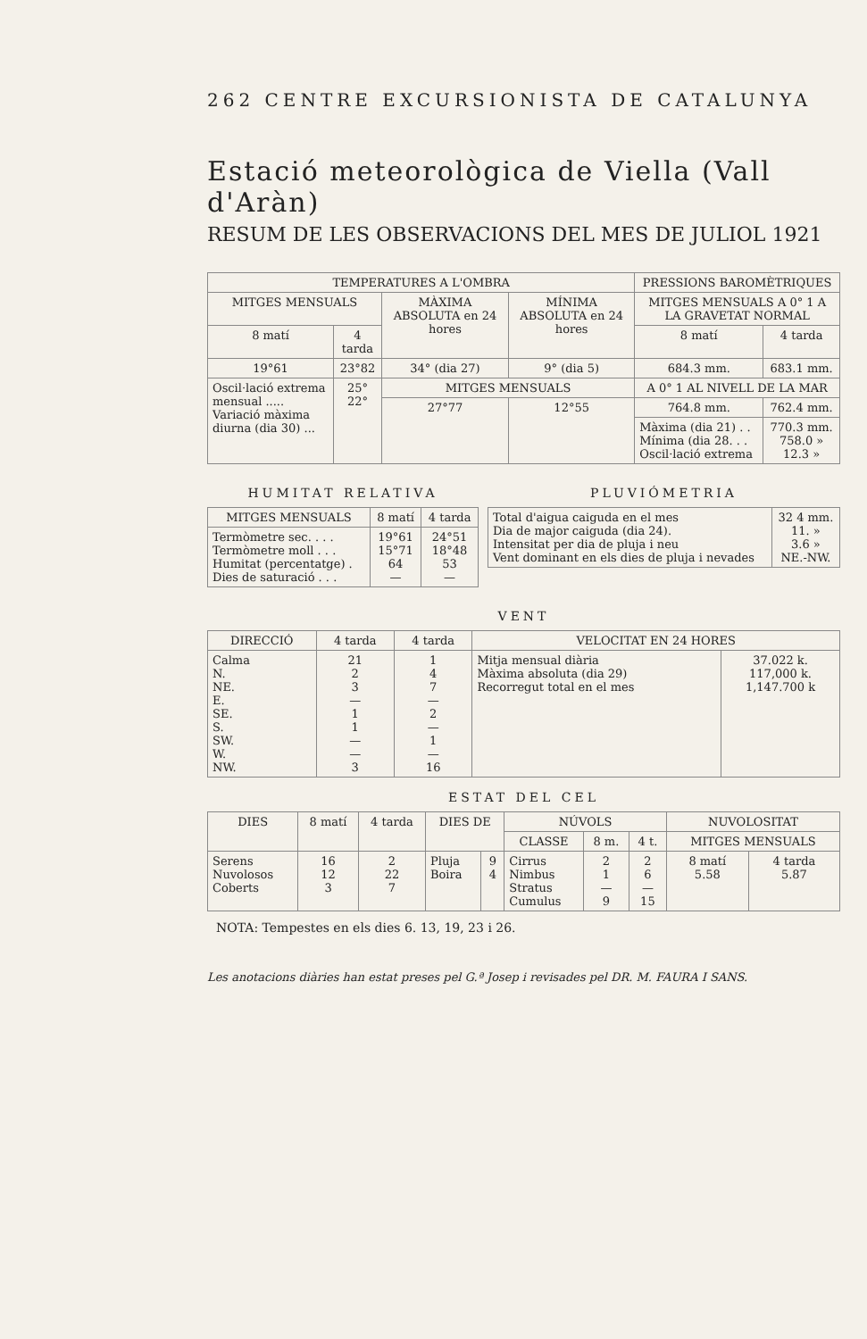262 CENTRE EXCURSIONISTA DE CATALUNYA
Estació meteorològica de Viella (Vall d'Aràn)
RESUM DE LES OBSERVACIONS DEL MES DE JULIOL 1921
| TEMPERATURES A L'OMBRA | | | | PRESSIONS BAROMÈTRIQUES | |
| --- | --- | --- | --- | --- | --- |
| MITGES MENSUALS | | MÀXIMA ABSOLUTA en 24 hores | MÍNIMA ABSOLUTA en 24 hores | MITGES MENSUALS A 0° 1 A LA GRAVETAT NORMAL | |
| 8 matí | 4 tarda | | | 8 matí | 4 tarda |
| 19°61 | 23°82 | 34° (dia 27) | 9° (dia 5) | 684.3 mm. | 683.1 mm. |
| Oscil·lació extrema mensual ..... Variació màxima diurna (dia 30) ... | 25° 22° | MITGES MENSUALS | | A 0° 1 AL NIVELL DE LA MAR | |
| | | 27°77 | 12°55 | 764.8 mm. | 762.4 mm. |
| | | | | Màxima (dia 21) . . Mínima (dia 28. . . Oscil·lació extrema | 770.3 mm. 758.0 » 12.3 » |
HUMITAT RELATIVA
| MITGES MENSUALS | 8 matí | 4 tarda |
| --- | --- | --- |
| Termòmetre sec. . . . Termòmetre moll . . . Humitat (percentatge) . Dies de saturació . . . | 19°61 15°71 64 — | 24°51 18°48 53 — |
PLUVIÓMETRIA
| Total d'aigua caiguda en el mes Dia de major caiguda (dia 24). Intensitat per dia de pluja i neu Vent dominant en els dies de pluja i nevades | 32 4 mm. 11. » 3.6 » NE.-NW. |
VENT
| DIRECCIÓ | 4 tarda | 4 tarda | VELOCITAT EN 24 HORES | |
| --- | --- | --- | --- | --- |
| Calma N. NE. E. SE. S. SW. W. NW. | 21 2 3 — 1 1 — — 3 | 1 4 7 — 2 — 1 — 16 | Mitja mensual diària Màxima absoluta (dia 29) Recorregut total en el mes | 37.022 k. 117,000 k. 1,147.700 k |
ESTAT DEL CEL
| DIES | 8 matí | 4 tarda | DIES DE | | NÚVOLS | | | NUVOLOSITAT | |
| --- | --- | --- | --- | --- | --- | --- | --- | --- | --- |
| | | | | | CLASSE | 8 m. | 4 t. | MITGES MENSUALS | |
| Serens Nuvolosos Coberts | 16 12 3 | 2 22 7 | Pluja Boira | 9 4 | Cirrus Nimbus Stratus Cumulus | 2 1 — 9 | 2 6 — 15 | 8 matí 5.58 | 4 tarda 5.87 |
NOTA: Tempestes en els dies 6. 13, 19, 23 i 26.
Les anotacions diàries han estat preses pel G.ª Josep i revisades pel DR. M. FAURA I SANS.